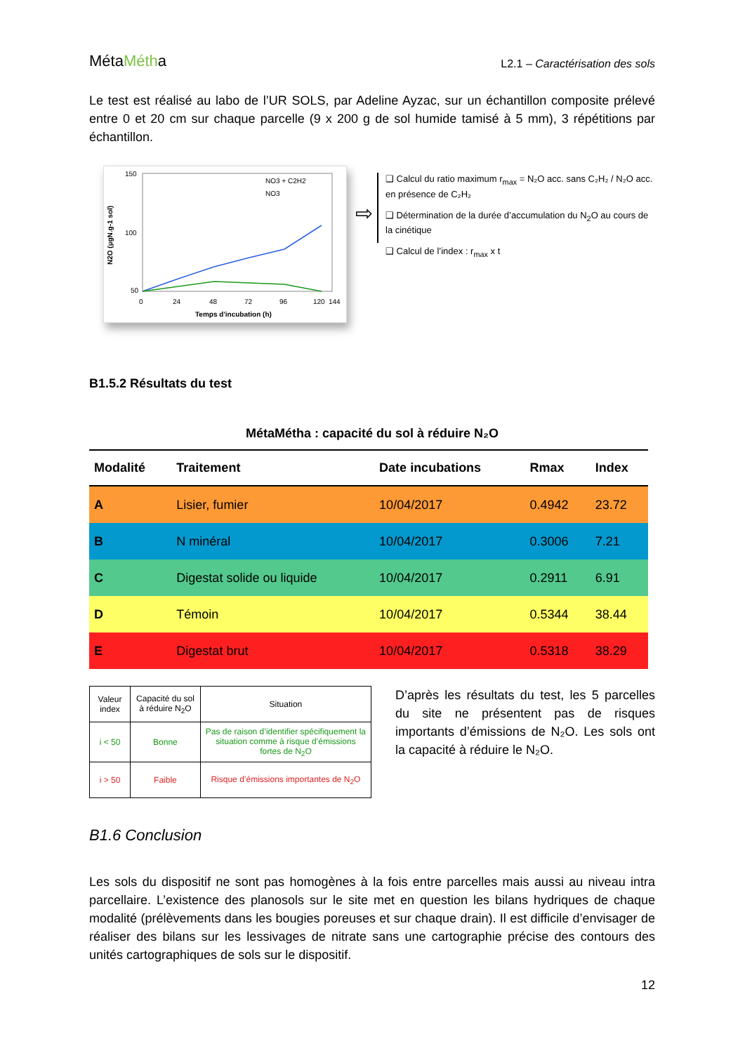MétaMétha
L2.1 – Caractérisation des sols
Le test est réalisé au labo de l’UR SOLS, par Adeline Ayzac, sur un échantillon composite prélevé entre 0 et 20 cm sur chaque parcelle (9 x 200 g de sol humide tamisé à 5 mm), 3 répétitions par échantillon.
N2O (µgN.g-1 sol)
150
100
50
NO3 + C2H2
NO3
0
24
48
72
96
120
144
Temps d'incubation (h)
⇨
❑ Calcul du ratio maximum r<sub>max</sub> = N₂O acc. sans C₂H₂ / N₂O acc. en présence de C₂H₂
❑ Détermination de la durée d’accumulation du N<sub>2</sub>O au cours de la cinétique
❑ Calcul de l’index : r<sub>max</sub> x t
B1.5.2 Résultats du test
MétaMétha : capacité du sol à réduire N₂O
| Modalité | Traitement | Date incubations | Rmax | Index |
| --- | --- | --- | --- | --- |
| A | Lisier, fumier | 10/04/2017 | 0.4942 | 23.72 |
| B | N minéral | 10/04/2017 | 0.3006 | 7.21 |
| C | Digestat solide ou liquide | 10/04/2017 | 0.2911 | 6.91 |
| D | Témoin | 10/04/2017 | 0.5344 | 38.44 |
| E | Digestat brut | 10/04/2017 | 0.5318 | 38.29 |
| Valeur index | Capacité du sol à réduire N<sub>2</sub>O | Situation |
| i < 50 | Bonne | Pas de raison d’identifier spécifiquement la situation comme à risque d’émissions fortes de N<sub>2</sub>O |
| i > 50 | Faible | Risque d’émissions importantes de N<sub>2</sub>O |
D’après les résultats du test, les 5 parcelles du site ne présentent pas de risques importants d’émissions de N₂O. Les sols ont la capacité à réduire le N₂O.
B1.6 Conclusion
Les sols du dispositif ne sont pas homogènes à la fois entre parcelles mais aussi au niveau intra parcellaire. L’existence des planosols sur le site met en question les bilans hydriques de chaque modalité (prélèvements dans les bougies poreuses et sur chaque drain). Il est difficile d’envisager de réaliser des bilans sur les lessivages de nitrate sans une cartographie précise des contours des unités cartographiques de sols sur le dispositif.
12